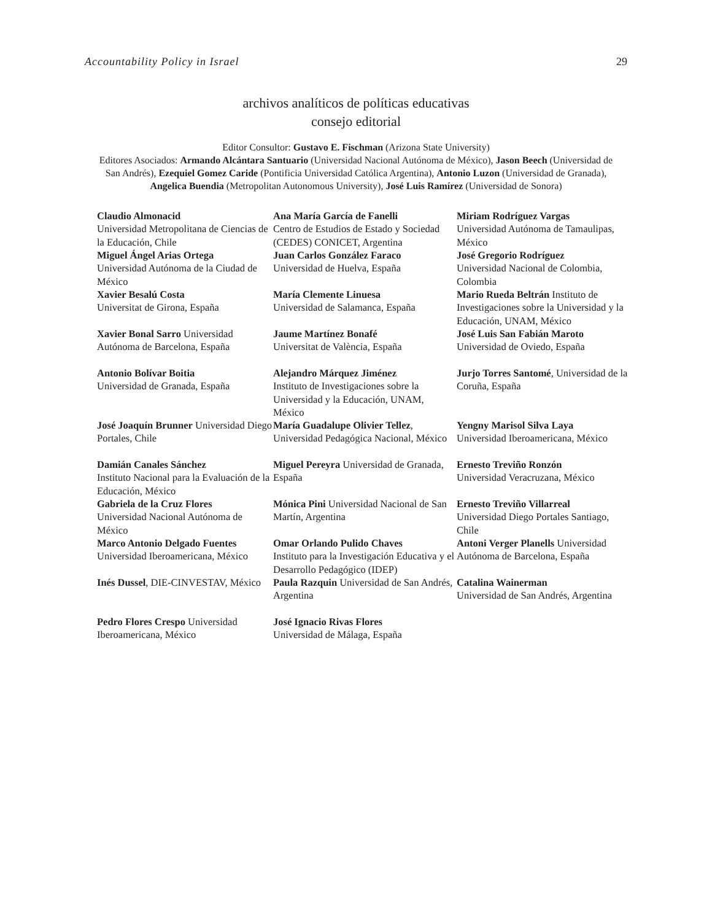Accountability Policy in Israel 29
archivos analíticos de políticas educativas
consejo editorial
Editor Consultor: Gustavo E. Fischman (Arizona State University)
Editores Asociados: Armando Alcántara Santuario (Universidad Nacional Autónoma de México), Jason Beech (Universidad de San Andrés), Ezequiel Gomez Caride (Pontificia Universidad Católica Argentina), Antonio Luzon (Universidad de Granada), Angelica Buendia (Metropolitan Autonomous University), José Luis Ramírez (Universidad de Sonora)
Claudio Almonacid
Universidad Metropolitana de Ciencias de la Educación, Chile
Ana María García de Fanelli
Centro de Estudios de Estado y Sociedad (CEDES) CONICET, Argentina
Miriam Rodríguez Vargas
Universidad Autónoma de Tamaulipas, México
Miguel Ángel Arias Ortega
Universidad Autónoma de la Ciudad de México
Juan Carlos González Faraco
Universidad de Huelva, España
José Gregorio Rodríguez
Universidad Nacional de Colombia, Colombia
Xavier Besalú Costa
Universitat de Girona, España
María Clemente Linuesa
Universidad de Salamanca, España
Mario Rueda Beltrán Instituto de Investigaciones sobre la Universidad y la Educación, UNAM, México
Xavier Bonal Sarro Universidad Autónoma de Barcelona, España
Jaume Martínez Bonafé
Universitat de València, España
José Luis San Fabián Maroto
Universidad de Oviedo, España
Antonio Bolívar Boitia
Universidad de Granada, España
Alejandro Márquez Jiménez
Instituto de Investigaciones sobre la Universidad y la Educación, UNAM, México
Jurjo Torres Santomé, Universidad de la Coruña, España
José Joaquín Brunner Universidad Diego Portales, Chile
María Guadalupe Olivier Tellez, Universidad Pedagógica Nacional, México
Yengny Marisol Silva Laya
Universidad Iberoamericana, México
Damián Canales Sánchez
Instituto Nacional para la Evaluación de la Educación, México
Miguel Pereyra Universidad de Granada, España
Ernesto Treviño Ronzón
Universidad Veracruzana, México
Gabriela de la Cruz Flores
Universidad Nacional Autónoma de México
Mónica Pini Universidad Nacional de San Martín, Argentina
Ernesto Treviño Villarreal
Universidad Diego Portales Santiago, Chile
Marco Antonio Delgado Fuentes
Universidad Iberoamericana, México
Omar Orlando Pulido Chaves
Instituto para la Investigación Educativa y el Desarrollo Pedagógico (IDEP)
Antoni Verger Planells Universidad Autónoma de Barcelona, España
Inés Dussel, DIE-CINVESTAV, México
Paula Razquin Universidad de San Andrés, Argentina
Catalina Wainerman
Universidad de San Andrés, Argentina
Pedro Flores Crespo Universidad Iberoamericana, México
José Ignacio Rivas Flores
Universidad de Málaga, España